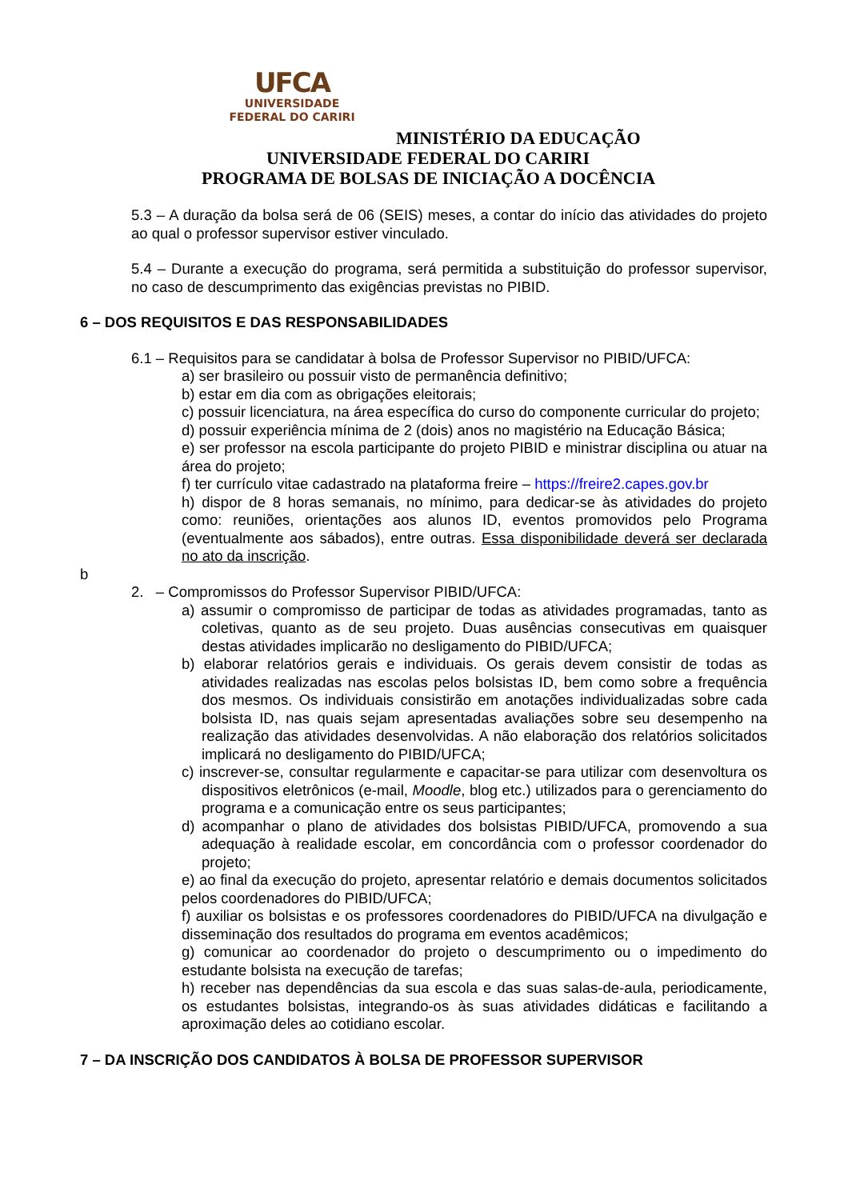UFCA
UNIVERSIDADE
FEDERAL DO CARIRI
MINISTÉRIO DA EDUCAÇÃO
UNIVERSIDADE FEDERAL DO CARIRI
PROGRAMA DE BOLSAS DE INICIAÇÃO A DOCÊNCIA
5.3 – A duração da bolsa será de 06 (SEIS) meses, a contar do início das atividades do projeto ao qual o professor supervisor estiver vinculado.
5.4 – Durante a execução do programa, será permitida a substituição do professor supervisor, no caso de descumprimento das exigências previstas no PIBID.
6 – DOS REQUISITOS E DAS RESPONSABILIDADES
6.1 – Requisitos para se candidatar à bolsa de Professor Supervisor no PIBID/UFCA:
a) ser brasileiro ou possuir visto de permanência definitivo;
b) estar em dia com as obrigações eleitorais;
c) possuir licenciatura, na área específica do curso do componente curricular do projeto;
d) possuir experiência mínima de 2 (dois) anos no magistério na Educação Básica;
e) ser professor na escola participante do projeto PIBID e ministrar disciplina ou atuar na área do projeto;
f) ter currículo vitae cadastrado na plataforma freire – https://freire2.capes.gov.br
h) dispor de 8 horas semanais, no mínimo, para dedicar-se às atividades do projeto como: reuniões, orientações aos alunos ID, eventos promovidos pelo Programa (eventualmente aos sábados), entre outras. Essa disponibilidade deverá ser declarada no ato da inscrição.
b
2. – Compromissos do Professor Supervisor PIBID/UFCA:
a) assumir o compromisso de participar de todas as atividades programadas, tanto as coletivas, quanto as de seu projeto. Duas ausências consecutivas em quaisquer destas atividades implicarão no desligamento do PIBID/UFCA;
b) elaborar relatórios gerais e individuais. Os gerais devem consistir de todas as atividades realizadas nas escolas pelos bolsistas ID, bem como sobre a frequência dos mesmos. Os individuais consistirão em anotações individualizadas sobre cada bolsista ID, nas quais sejam apresentadas avaliações sobre seu desempenho na realização das atividades desenvolvidas. A não elaboração dos relatórios solicitados implicará no desligamento do PIBID/UFCA;
c) inscrever-se, consultar regularmente e capacitar-se para utilizar com desenvoltura os dispositivos eletrônicos (e-mail, Moodle, blog etc.) utilizados para o gerenciamento do programa e a comunicação entre os seus participantes;
d) acompanhar o plano de atividades dos bolsistas PIBID/UFCA, promovendo a sua adequação à realidade escolar, em concordância com o professor coordenador do projeto;
e) ao final da execução do projeto, apresentar relatório e demais documentos solicitados pelos coordenadores do PIBID/UFCA;
f) auxiliar os bolsistas e os professores coordenadores do PIBID/UFCA na divulgação e disseminação dos resultados do programa em eventos acadêmicos;
g) comunicar ao coordenador do projeto o descumprimento ou o impedimento do estudante bolsista na execução de tarefas;
h) receber nas dependências da sua escola e das suas salas-de-aula, periodicamente, os estudantes bolsistas, integrando-os às suas atividades didáticas e facilitando a aproximação deles ao cotidiano escolar.
7 – DA INSCRIÇÃO DOS CANDIDATOS À BOLSA DE PROFESSOR SUPERVISOR